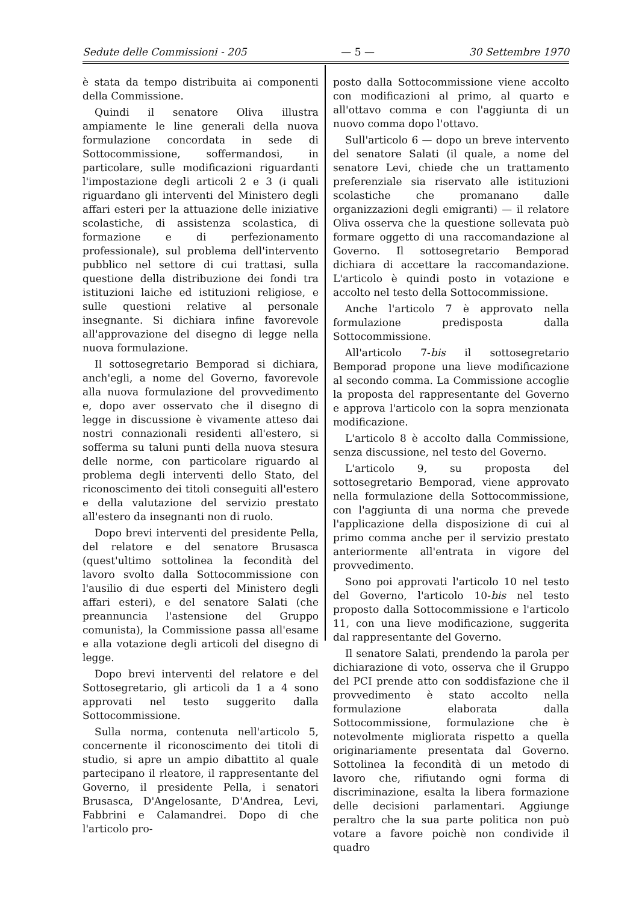Sedute delle Commissioni - 205 — 5 — 30 Settembre 1970
è stata da tempo distribuita ai componenti della Commissione.
Quindi il senatore Oliva illustra ampiamente le line generali della nuova formulazione concordata in sede di Sottocommissione, soffermandosi, in particolare, sulle modificazioni riguardanti l'impostazione degli articoli 2 e 3 (i quali riguardano gli interventi del Ministero degli affari esteri per la attuazione delle iniziative scolastiche, di assistenza scolastica, di formazione e di perfezionamento professionale), sul problema dell'intervento pubblico nel settore di cui trattasi, sulla questione della distribuzione dei fondi tra istituzioni laiche ed istituzioni religiose, e sulle questioni relative al personale insegnante. Si dichiara infine favorevole all'approvazione del disegno di legge nella nuova formulazione.
Il sottosegretario Bemporad si dichiara, anch'egli, a nome del Governo, favorevole alla nuova formulazione del provvedimento e, dopo aver osservato che il disegno di legge in discussione è vivamente atteso dai nostri connazionali residenti all'estero, si sofferma su taluni punti della nuova stesura delle norme, con particolare riguardo al problema degli interventi dello Stato, del riconoscimento dei titoli conseguiti all'estero e della valutazione del servizio prestato all'estero da insegnanti non di ruolo.
Dopo brevi interventi del presidente Pella, del relatore e del senatore Brusasca (quest'ultimo sottolinea la fecondità del lavoro svolto dalla Sottocommissione con l'ausilio di due esperti del Ministero degli affari esteri), e del senatore Salati (che preannuncia l'astensione del Gruppo comunista), la Commissione passa all'esame e alla votazione degli articoli del disegno di legge.
Dopo brevi interventi del relatore e del Sottosegretario, gli articoli da 1 a 4 sono approvati nel testo suggerito dalla Sottocommissione.
Sulla norma, contenuta nell'articolo 5, concernente il riconoscimento dei titoli di studio, si apre un ampio dibattito al quale partecipano il rleatore, il rappresentante del Governo, il presidente Pella, i senatori Brusasca, D'Angelosante, D'Andrea, Levi, Fabbrini e Calamandrei. Dopo di che l'articolo pro-
posto dalla Sottocommissione viene accolto con modificazioni al primo, al quarto e all'ottavo comma e con l'aggiunta di un nuovo comma dopo l'ottavo.
Sull'articolo 6 — dopo un breve intervento del senatore Salati (il quale, a nome del senatore Levi, chiede che un trattamento preferenziale sia riservato alle istituzioni scolastiche che promanano dalle organizzazioni degli emigranti) — il relatore Oliva osserva che la questione sollevata può formare oggetto di una raccomandazione al Governo. Il sottosegretario Bemporad dichiara di accettare la raccomandazione. L'articolo è quindi posto in votazione e accolto nel testo della Sottocommissione.
Anche l'articolo 7 è approvato nella formulazione predisposta dalla Sottocommissione.
All'articolo 7-bis il sottosegretario Bemporad propone una lieve modificazione al secondo comma. La Commissione accoglie la proposta del rappresentante del Governo e approva l'articolo con la sopra menzionata modificazione.
L'articolo 8 è accolto dalla Commissione, senza discussione, nel testo del Governo.
L'articolo 9, su proposta del sottosegretario Bemporad, viene approvato nella formulazione della Sottocommissione, con l'aggiunta di una norma che prevede l'applicazione della disposizione di cui al primo comma anche per il servizio prestato anteriormente all'entrata in vigore del provvedimento.
Sono poi approvati l'articolo 10 nel testo del Governo, l'articolo 10-bis nel testo proposto dalla Sottocommissione e l'articolo 11, con una lieve modificazione, suggerita dal rappresentante del Governo.
Il senatore Salati, prendendo la parola per dichiarazione di voto, osserva che il Gruppo del PCI prende atto con soddisfazione che il provvedimento è stato accolto nella formulazione elaborata dalla Sottocommissione, formulazione che è notevolmente migliorata rispetto a quella originariamente presentata dal Governo. Sottolinea la fecondità di un metodo di lavoro che, rifiutando ogni forma di discriminazione, esalta la libera formazione delle decisioni parlamentari. Aggiunge peraltro che la sua parte politica non può votare a favore poichè non condivide il quadro